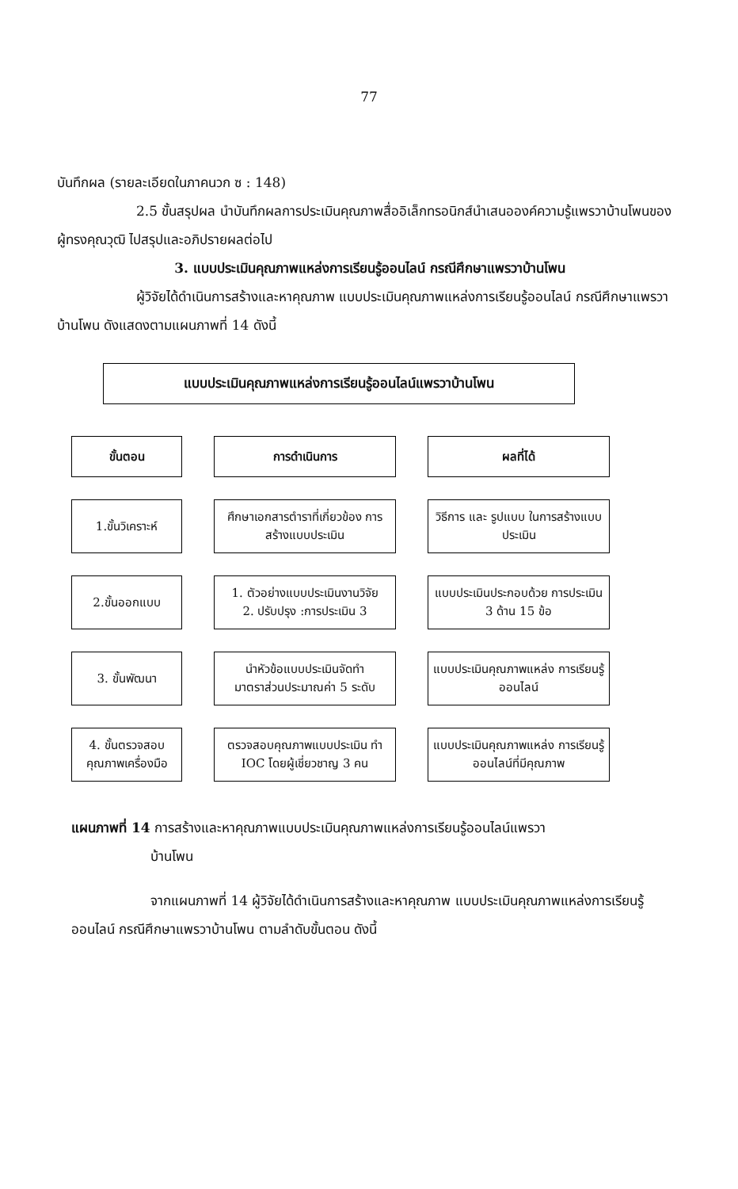77
บันทึกผล (รายละเอียดในภาคนวก ซ : 148)
2.5 ขั้นสรุปผล นำบันทึกผลการประเมินคุณภาพสื่ออิเล็กทรอนิกส์นำเสนอองค์ความรู้แพรวาบ้านโพนของผู้ทรงคุณวุฒิ ไปสรุปและอภิปรายผลต่อไป
3. แบบประเมินคุณภาพแหล่งการเรียนรู้ออนไลน์ กรณีศึกษาแพรวาบ้านโพน
ผู้วิจัยได้ดำเนินการสร้างและหาคุณภาพ แบบประเมินคุณภาพแหล่งการเรียนรู้ออนไลน์ กรณีศึกษาแพรวาบ้านโพน ดังแสดงตามแผนภาพที่ 14 ดังนี้
แบบประเมินคุณภาพแหล่งการเรียนรู้ออนไลน์แพรวาบ้านโพน
ขั้นตอน
การดำเนินการ
ผลที่ได้
1.ขั้นวิเคราะห์
ศึกษาเอกสารตำราที่เกี่ยวข้อง การสร้างแบบประเมิน
วิธีการ และ รูปแบบ ในการสร้างแบบประเมิน
2.ขั้นออกแบบ
1. ตัวอย่างแบบประเมินงานวิจัย
2. ปรับปรุง :การประเมิน 3
แบบประเมินประกอบด้วย การประเมิน 3 ด้าน 15 ข้อ
3. ขั้นพัฒนา
นำหัวข้อแบบประเมินจัดทำ มาตราส่วนประมาณค่า 5 ระดับ
แบบประเมินคุณภาพแหล่ง การเรียนรู้ออนไลน์
4. ขั้นตรวจสอบ คุณภาพเครื่องมือ
ตรวจสอบคุณภาพแบบประเมิน ทำ IOC โดยผู้เชี่ยวชาญ 3 คน
แบบประเมินคุณภาพแหล่ง การเรียนรู้ออนไลน์ที่มีคุณภาพ
แผนภาพที่ 14 การสร้างและหาคุณภาพแบบประเมินคุณภาพแหล่งการเรียนรู้ออนไลน์แพรวา
บ้านโพน
จากแผนภาพที่ 14 ผู้วิจัยได้ดำเนินการสร้างและหาคุณภาพ แบบประเมินคุณภาพแหล่งการเรียนรู้ออนไลน์ กรณีศึกษาแพรวาบ้านโพน ตามลำดับขั้นตอน ดังนี้